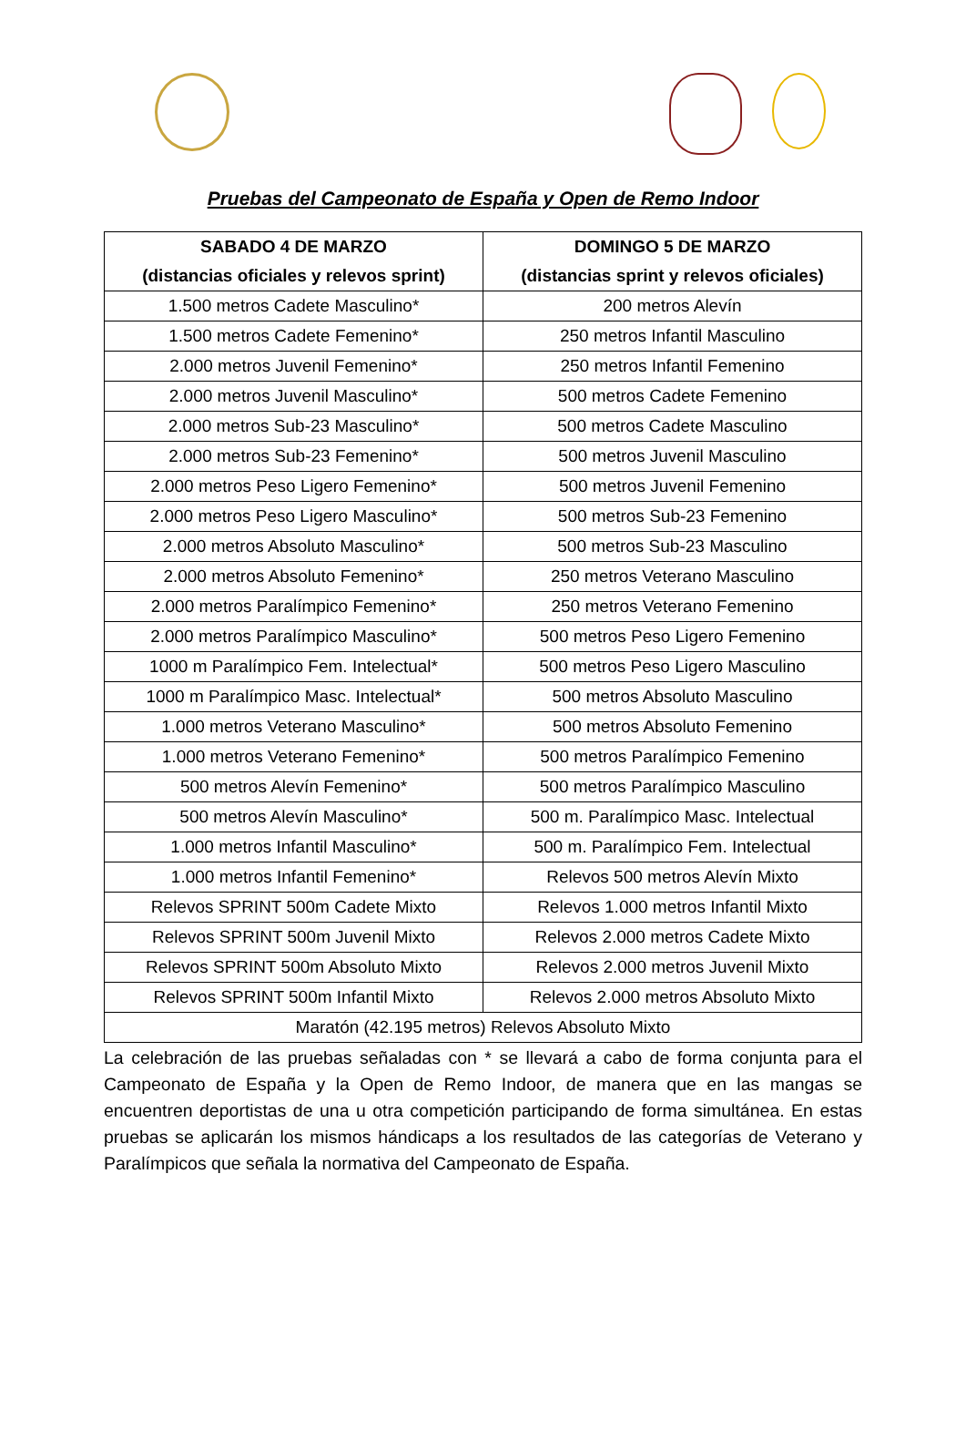Pruebas del Campeonato de España y Open de Remo Indoor
| SABADO 4 DE MARZO (distancias oficiales y relevos sprint) | DOMINGO 5 DE MARZO (distancias sprint y relevos oficiales) |
| --- | --- |
| 1.500 metros Cadete Masculino* | 200 metros Alevín |
| 1.500 metros Cadete Femenino* | 250 metros Infantil Masculino |
| 2.000 metros Juvenil Femenino* | 250 metros Infantil Femenino |
| 2.000 metros Juvenil Masculino* | 500 metros Cadete Femenino |
| 2.000 metros Sub-23 Masculino* | 500 metros Cadete Masculino |
| 2.000 metros Sub-23 Femenino* | 500 metros Juvenil Masculino |
| 2.000 metros Peso Ligero Femenino* | 500 metros Juvenil Femenino |
| 2.000 metros Peso Ligero Masculino* | 500 metros Sub-23 Femenino |
| 2.000 metros Absoluto Masculino* | 500 metros Sub-23 Masculino |
| 2.000 metros Absoluto Femenino* | 250 metros Veterano Masculino |
| 2.000 metros Paralímpico Femenino* | 250 metros Veterano Femenino |
| 2.000 metros Paralímpico Masculino* | 500 metros Peso Ligero Femenino |
| 1000 m Paralímpico Fem. Intelectual* | 500 metros Peso Ligero Masculino |
| 1000 m Paralímpico Masc. Intelectual* | 500 metros Absoluto Masculino |
| 1.000 metros Veterano Masculino* | 500 metros Absoluto Femenino |
| 1.000 metros Veterano Femenino* | 500 metros Paralímpico Femenino |
| 500 metros Alevín Femenino* | 500 metros Paralímpico Masculino |
| 500 metros Alevín Masculino* | 500 m. Paralímpico Masc. Intelectual |
| 1.000 metros Infantil Masculino* | 500 m. Paralímpico Fem. Intelectual |
| 1.000 metros Infantil Femenino* | Relevos 500 metros Alevín Mixto |
| Relevos SPRINT 500m Cadete Mixto | Relevos 1.000 metros Infantil Mixto |
| Relevos SPRINT 500m Juvenil Mixto | Relevos 2.000 metros Cadete Mixto |
| Relevos SPRINT 500m Absoluto Mixto | Relevos 2.000 metros Juvenil Mixto |
| Relevos SPRINT 500m Infantil Mixto | Relevos 2.000 metros Absoluto Mixto |
| Maratón (42.195 metros) Relevos Absoluto Mixto | |
La celebración de las pruebas señaladas con * se llevará a cabo de forma conjunta para el Campeonato de España y la Open de Remo Indoor, de manera que en las mangas se encuentren deportistas de una u otra competición participando de forma simultánea. En estas pruebas se aplicarán los mismos hándicaps a los resultados de las categorías de Veterano y Paralímpicos que señala la normativa del Campeonato de España.